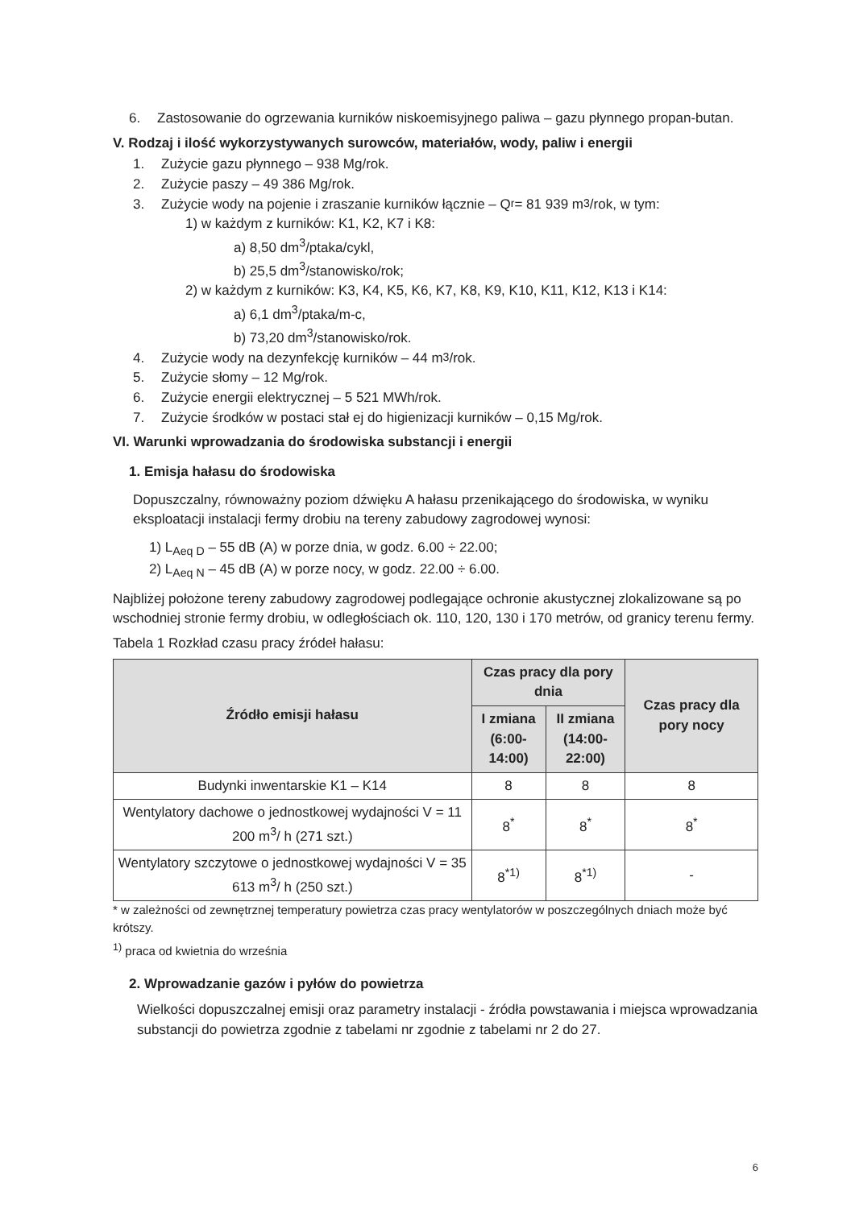6. Zastosowanie do ogrzewania kurników niskoemisyjnego paliwa – gazu płynnego propan-butan.
V. Rodzaj i ilość wykorzystywanych surowców, materiałów, wody, paliw i energii
1. Zużycie gazu płynnego – 938 Mg/rok.
2. Zużycie paszy – 49 386 Mg/rok.
3. Zużycie wody na pojenie i zraszanie kurników łącznie – Q<sub>r</sub> = 81 939 m<sup>3</sup>/rok, w tym:
1) w każdym z kurników: K1, K2, K7 i K8:
a) 8,50 dm<sup>3</sup>/ptaka/cykl,
b) 25,5 dm<sup>3</sup>/stanowisko/rok;
2) w każdym z kurników: K3, K4, K5, K6, K7, K8, K9, K10, K11, K12, K13 i K14:
a) 6,1 dm<sup>3</sup>/ptaka/m-c,
b) 73,20 dm<sup>3</sup>/stanowisko/rok.
4. Zużycie wody na dezynfekcję kurników – 44 m<sup>3</sup>/rok.
5. Zużycie słomy – 12 Mg/rok.
6. Zużycie energii elektrycznej – 5 521 MWh/rok.
7. Zużycie środków w postaci stał ej do higienizacji kurników – 0,15 Mg/rok.
VI. Warunki wprowadzania do środowiska substancji i energii
1. Emisja hałasu do środowiska
Dopuszczalny, równoważny poziom dźwięku A hałasu przenikającego do środowiska, w wyniku eksploatacji instalacji fermy drobiu na tereny zabudowy zagrodowej wynosi:
1) L<sub>Aeq D</sub> – 55 dB (A) w porze dnia, w godz. 6.00 ÷ 22.00;
2) L<sub>Aeq N</sub> – 45 dB (A) w porze nocy, w godz. 22.00 ÷ 6.00.
Najbliżej położone tereny zabudowy zagrodowej podlegające ochronie akustycznej zlokalizowane są po wschodniej stronie fermy drobiu, w odległościach ok. 110, 120, 130 i 170 metrów, od granicy terenu fermy.
Tabela 1 Rozkład czasu pracy źródeł hałasu:
| Źródło emisji hałasu | Czas pracy dla pory dnia | | Czas pracy dla pory nocy |
| --- | --- | --- | --- |
| | I zmiana (6:00-14:00) | II zmiana (14:00-22:00) | |
| Budynki inwentarskie K1 – K14 | 8 | 8 | 8 |
| Wentylatory dachowe o jednostkowej wydajności V = 11 200 m<sup>3</sup>/ h (271 szt.) | 8<sup>*</sup> | 8<sup>*</sup> | 8<sup>*</sup> |
| Wentylatory szczytowe o jednostkowej wydajności V = 35 613 m<sup>3</sup>/ h (250 szt.) | 8<sup>*1)</sup> | 8<sup>*1)</sup> | - |
* w zależności od zewnętrznej temperatury powietrza czas pracy wentylatorów w poszczególnych dniach może być krótszy.
<sup>1)</sup> praca od kwietnia do września
2. Wprowadzanie gazów i pyłów do powietrza
Wielkości dopuszczalnej emisji oraz parametry instalacji - źródła powstawania i miejsca wprowadzania substancji do powietrza zgodnie z tabelami nr zgodnie z tabelami nr 2 do 27.
6